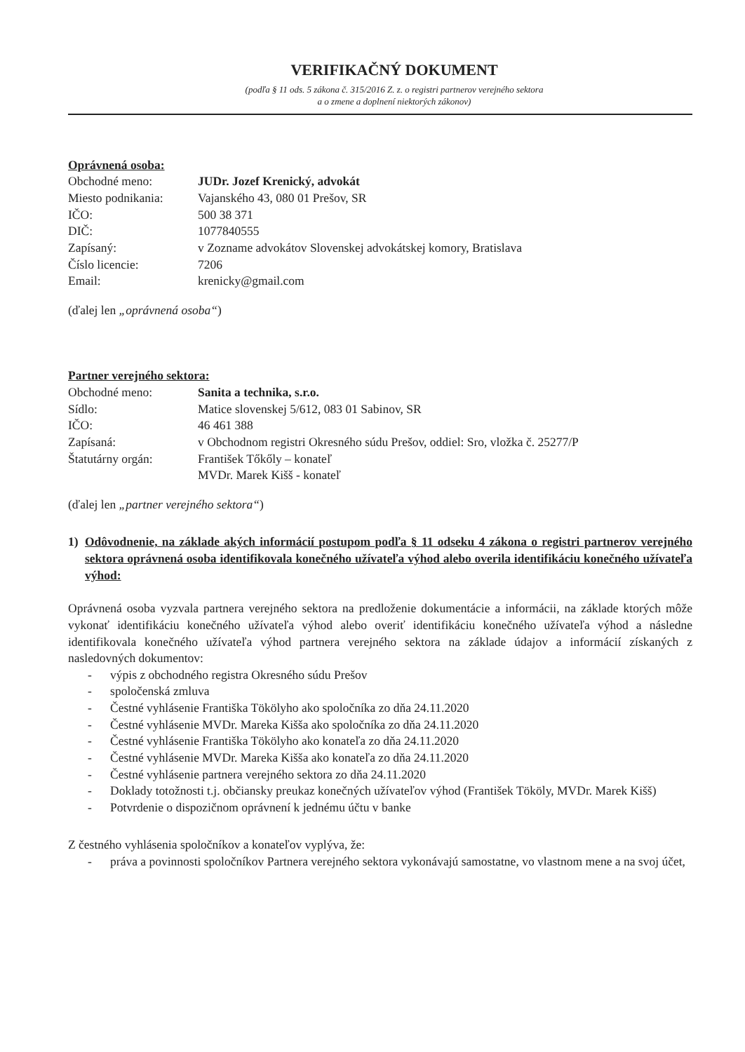VERIFIKAČNÝ DOKUMENT
(podľa § 11 ods. 5 zákona č. 315/2016 Z. z. o registri partnerov verejného sektora
a o zmene a doplnení niektorých zákonov)
Oprávnená osoba:
Obchodné meno: JUDr. Jozef Krenický, advokát
Miesto podnikania:
Vajanského 43, 080 01 Prešov, SR
IČO: 500 38 371
DIČ: 1077840555
Zapísaný: v Zozname advokátov Slovenskej advokátskej komory, Bratislava
Číslo licencie: 7206
Email: krenicky@gmail.com
(ďalej len „oprávnená osoba“)
Partner verejného sektora:
Obchodné meno: Sanita a technika, s.r.o.
Sídlo: Matice slovenskej 5/612, 083 01 Sabinov, SR
IČO: 46 461 388
Zapísaná: v Obchodnom registri Okresného súdu Prešov, oddiel: Sro, vložka č. 25277/P
Štatutárny orgán: František Tőkőly – konateľ
MVDr. Marek Kišš - konateľ
(ďalej len „partner verejného sektora“)
1) Odôvodnenie, na základe akých informácií postupom podľa § 11 odseku 4 zákona o registri partnerov verejného sektora oprávnená osoba identifikovala konečného užívateľa výhod alebo overila identifikáciu konečného užívateľa výhod:
Oprávnená osoba vyzvala partnera verejného sektora na predloženie dokumentácie a informácii, na základe ktorých môže vykonať identifikáciu konečného užívateľa výhod alebo overiť identifikáciu konečného užívateľa výhod a následne identifikovala konečného užívateľa výhod partnera verejného sektora na základe údajov a informácií získaných z nasledovných dokumentov:
- výpis z obchodného registra Okresného súdu Prešov
- spoločenská zmluva
- Čestné vyhlásenie Františka Tökölyho ako spoločníka zo dňa 24.11.2020
- Čestné vyhlásenie MVDr. Mareka Kišša ako spoločníka zo dňa 24.11.2020
- Čestné vyhlásenie Františka Tökölyho ako konateľa zo dňa 24.11.2020
- Čestné vyhlásenie MVDr. Mareka Kišša ako konateľa zo dňa 24.11.2020
- Čestné vyhlásenie partnera verejného sektora zo dňa 24.11.2020
- Doklady totožnosti t.j. občiansky preukaz konečných užívateľov výhod (František Tököly, MVDr. Marek Kišš)
- Potvrdenie o dispozičnom oprávnení k jednému účtu v banke
Z čestného vyhlásenia spoločníkov a konateľov vyplýva, že:
- práva a povinnosti spoločníkov Partnera verejného sektora vykonávajú samostatne, vo vlastnom mene a na svoj účet,